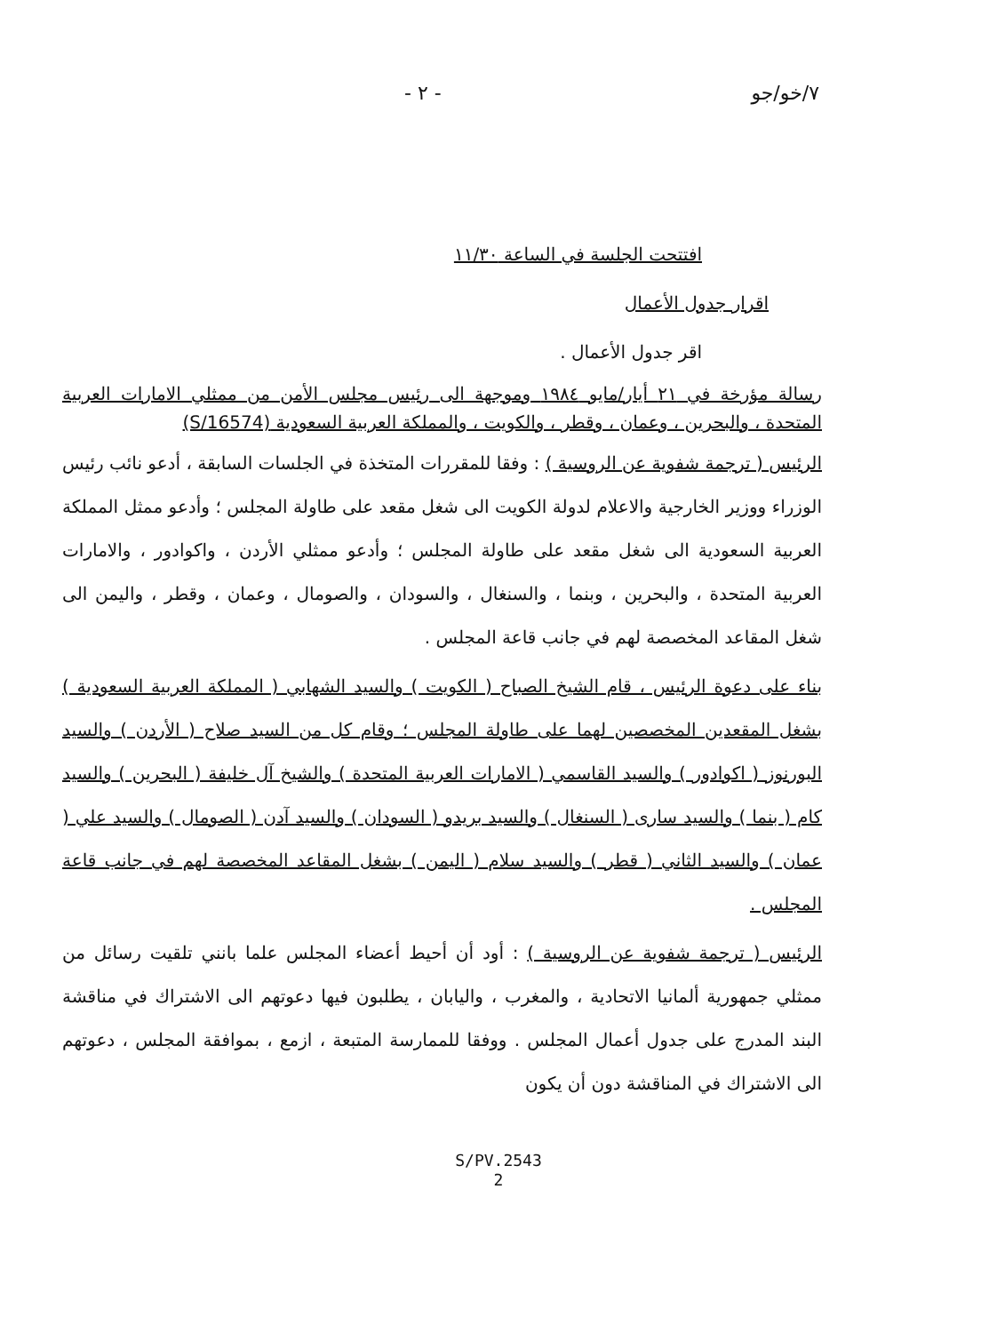٧/خو/جو - ٢ -
افتتحت الجلسة في الساعة ١١/٣٠
اقرار جدول الأعمال
اقر جدول الأعمال .
رسالة مؤرخة في ٢١ أيار/مايو ١٩٨٤ وموجهة الى رئيس مجلس الأمن من ممثلي الامارات العربية المتحدة ، والبحرين ، وعمان ، وقطر ، والكويت ، والمملكة العربية السعودية (S/16574)
الرئيس ( ترجمة شفوية عن الروسية ) : وفقا للمقررات المتخذة في الجلسات السابقة ، أدعو نائب رئيس الوزراء ووزير الخارجية والاعلام لدولة الكويت الى شغل مقعد على طاولة المجلس ؛ وأدعو ممثل المملكة العربية السعودية الى شغل مقعد على طاولة المجلس ؛ وأدعو ممثلي الأردن ، واكوادور ، والامارات العربية المتحدة ، والبحرين ، وبنما ، والسنغال ، والسودان ، والصومال ، وعمان ، وقطر ، واليمن الى شغل المقاعد المخصصة لهم في جانب قاعة المجلس .
بناء على دعوة الرئيس ، قام الشيخ الصباح ( الكويت ) والسيد الشهابي ( المملكة العربية السعودية ) بشغل المقعدين المخصصين لهما على طاولة المجلس ؛ وقام كل من السيد صلاح ( الأردن ) والسيد البورنوز ( اكوادور ) والسيد القاسمي ( الامارات العربية المتحدة ) والشيخ آل خليفة ( البحرين ) والسيد كام ( بنما ) والسيد سارى ( السنغال ) والسيد بريدو ( السودان ) والسيد آدن ( الصومال ) والسيد علي ( عمان ) والسيد الثاني ( قطر ) والسيد سلام ( اليمن ) بشغل المقاعد المخصصة لهم في جانب قاعة المجلس .
الرئيس ( ترجمة شفوية عن الروسية ) : أود أن أحيط أعضاء المجلس علما بانني تلقيت رسائل من ممثلي جمهورية ألمانيا الاتحادية ، والمغرب ، واليابان ، يطلبون فيها دعوتهم الى الاشتراك في مناقشة البند المدرج على جدول أعمال المجلس . ووفقا للممارسة المتبعة ، ازمع ، بموافقة المجلس ، دعوتهم الى الاشتراك في المناقشة دون أن يكون
S/PV.2543
2